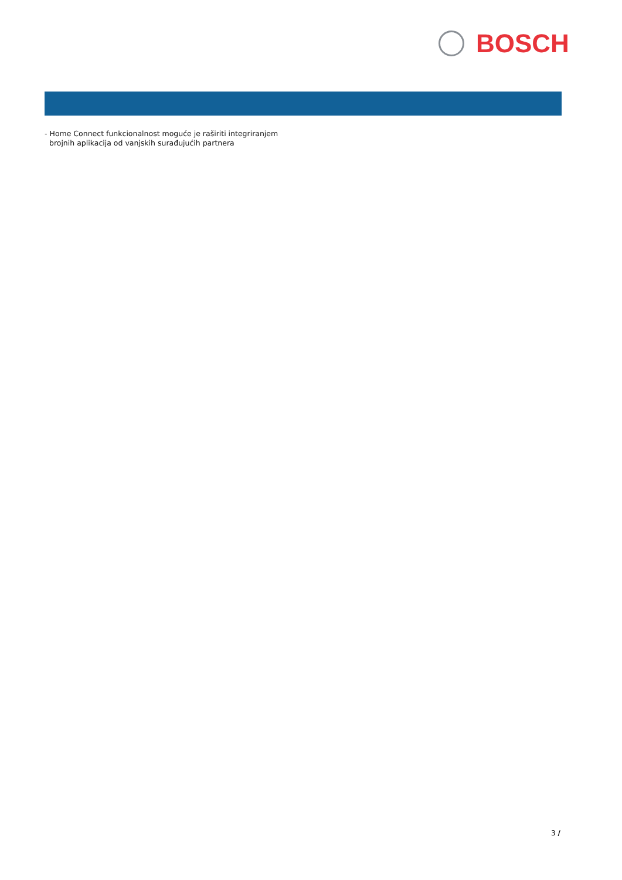BOSCH
- Home Connect funkcionalnost moguće je raširiti integriranjem
brojnih aplikacija od vanjskih surađujućih partnera
3 /